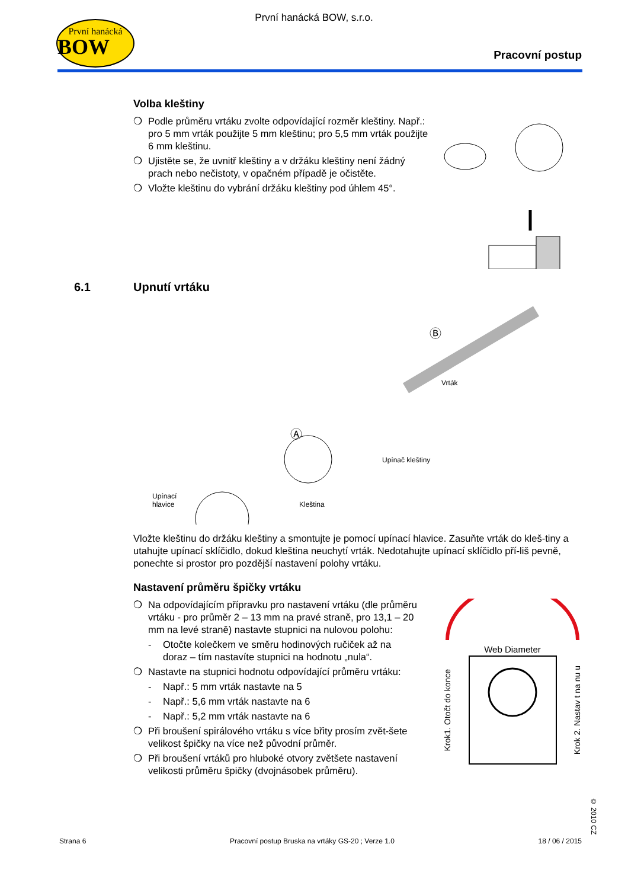První hanácká
BOW
První hanácká BOW, s.r.o.
Pracovní postup
Volba kleštiny
❍ Podle průměru vrtáku zvolte odpovídající rozměr kleštiny. Např.: pro 5 mm vrták použijte 5 mm kleštinu; pro 5,5 mm vrták použijte 6 mm kleštinu.
❍ Ujistěte se, že uvnitř kleštiny a v držáku kleštiny není žádný prach nebo nečistoty, v opačném případě je očistěte.
❍ Vložte kleštinu do vybrání držáku kleštiny pod úhlem 45°.
6.1 Upnutí vrtáku
Vrták
Upínač kleštiny
Kleština
Ⓐ
Ⓑ
Upínací
hlavice
Vložte kleštinu do držáku kleštiny a smontujte je pomocí upínací hlavice. Zasuňte vrták do kleš-tiny a utahujte upínací sklíčidlo, dokud kleština neuchytí vrták. Nedotahujte upínací sklíčidlo pří-liš pevně, ponechte si prostor pro pozdější nastavení polohy vrtáku.
Nastavení průměru špičky vrtáku
❍ Na odpovídajícím přípravku pro nastavení vrtáku (dle průměru vrtáku - pro průměr 2 – 13 mm na pravé straně, pro 13,1 – 20 mm na levé straně) nastavte stupnici na nulovou polohu:
- Otočte kolečkem ve směru hodinových ručiček až na doraz – tím nastavíte stupnici na hodnotu „nula“.
❍ Nastavte na stupnici hodnotu odpovídající průměru vrtáku:
- Např.: 5 mm vrták nastavte na 5
- Např.: 5,6 mm vrták nastavte na 6
- Např.: 5,2 mm vrták nastavte na 6
❍ Při broušení spirálového vrtáku s více břity prosím zvět-šete velikost špičky na více než původní průměr.
❍ Při broušení vrtáků pro hluboké otvory zvětšete nastavení velikosti průměru špičky (dvojnásobek průměru).
Web Diameter
Krok1. Otočt do konce
Krok 2. Nastav t na nu u
© 2010 CZ
Strana 6 Pracovní postup Bruska na vrtáky GS-20 ; Verze 1.0 18 / 06 / 2015